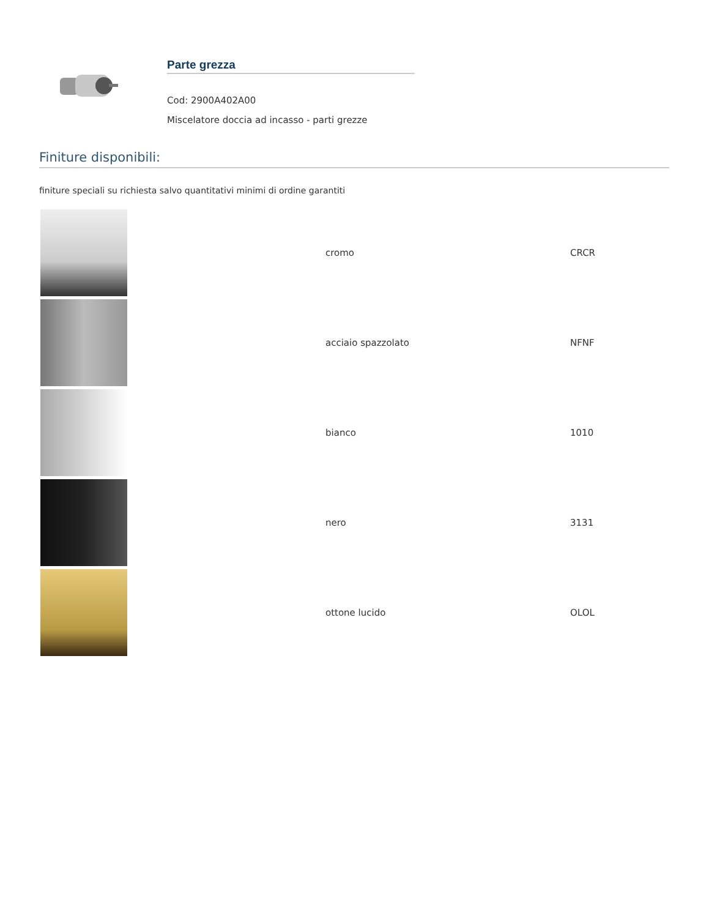Parte grezza
Cod: 2900A402A00
Miscelatore doccia ad incasso - parti grezze
Finiture disponibili:
finiture speciali su richiesta salvo quantitativi minimi di ordine garantiti
| | cromo | CRCR |
| | acciaio spazzolato | NFNF |
| | bianco | 1010 |
| | nero | 3131 |
| | ottone lucido | OLOL |